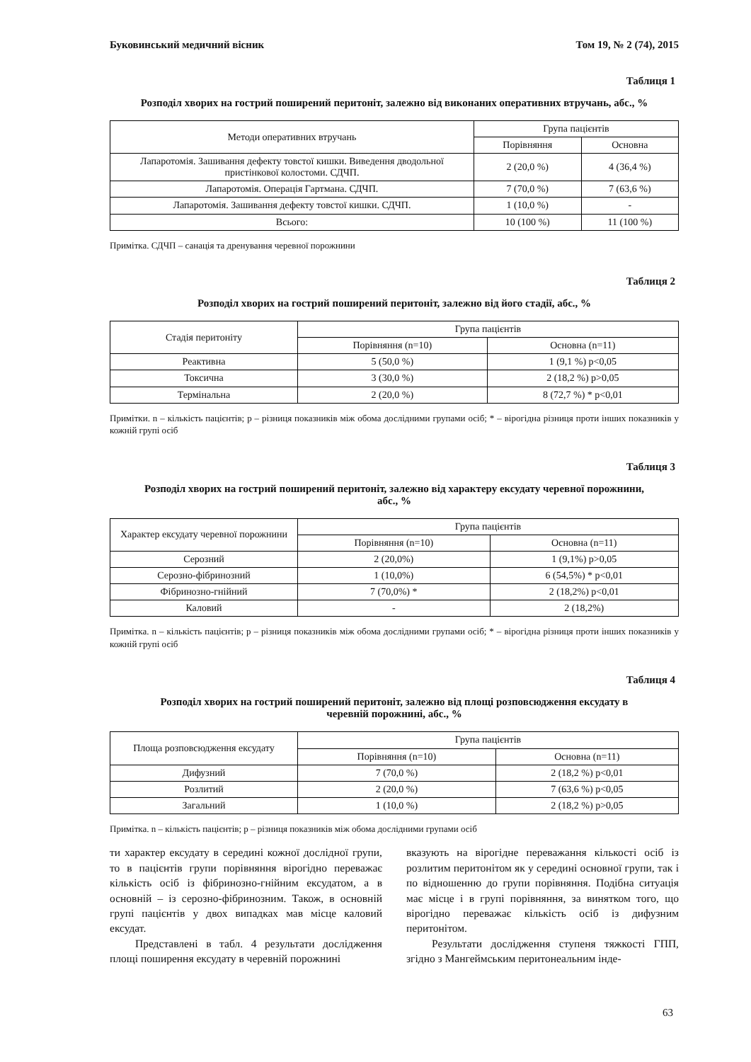Буковинський медичний вісник Том 19, № 2 (74), 2015
Таблиця 1
Розподіл хворих на гострий поширений перитоніт, залежно від виконаних оперативних втручань, абс., %
| Методи оперативних втручань | Група пацієнтів | |
| --- | --- | --- |
| | Порівняння | Основна |
| Лапаротомія. Зашивання дефекту товстої кишки. Виведення дводольної пристінкової колостоми. СДЧП. | 2 (20,0 %) | 4 (36,4 %) |
| Лапаротомія. Операція Гартмана. СДЧП. | 7 (70,0 %) | 7 (63,6 %) |
| Лапаротомія. Зашивання дефекту товстої кишки. СДЧП. | 1 (10,0 %) | - |
| Всього: | 10 (100 %) | 11 (100 %) |
Примітка. СДЧП – санація та дренування черевної порожнини
Таблиця 2
Розподіл хворих на гострий поширений перитоніт, залежно від його стадії, абс., %
| Стадія перитоніту | Група пацієнтів | |
| --- | --- | --- |
| | Порівняння (n=10) | Основна (n=11) |
| Реактивна | 5 (50,0 %) | 1 (9,1 %) p<0,05 |
| Токсична | 3 (30,0 %) | 2 (18,2 %) p>0,05 |
| Термінальна | 2 (20,0 %) | 8 (72,7 %) * p<0,01 |
Примітки. n – кількість пацієнтів; p – різниця показників між обома дослідними групами осіб; * – вірогідна різниця проти інших показників у кожній групі осіб
Таблиця 3
Розподіл хворих на гострий поширений перитоніт, залежно від характеру ексудату черевної порожнини, абс., %
| Характер ексудату черевної порожнини | Група пацієнтів | |
| --- | --- | --- |
| | Порівняння (n=10) | Основна (n=11) |
| Серозний | 2 (20,0%) | 1 (9,1%) p>0,05 |
| Серозно-фібринозний | 1 (10,0%) | 6 (54,5%) * p<0,01 |
| Фібринозно-гнійний | 7 (70,0%) * | 2 (18,2%) p<0,01 |
| Каловий | - | 2 (18,2%) |
Примітка. n – кількість пацієнтів; p – різниця показників між обома дослідними групами осіб; * – вірогідна різниця проти інших показників у кожній групі осіб
Таблиця 4
Розподіл хворих на гострий поширений перитоніт, залежно від площі розповсюдження ексудату в черевній порожнині, абс., %
| Площа розповсюдження ексудату | Група пацієнтів | |
| --- | --- | --- |
| | Порівняння (n=10) | Основна (n=11) |
| Дифузний | 7 (70,0 %) | 2 (18,2 %) p<0,01 |
| Розлитий | 2 (20,0 %) | 7 (63,6 %) p<0,05 |
| Загальний | 1 (10,0 %) | 2 (18,2 %) p>0,05 |
Примітка. n – кількість пацієнтів; p – різниця показників між обома дослідними групами осіб
ти характер ексудату в середині кожної дослідної групи, то в пацієнтів групи порівняння вірогідно переважає кількість осіб із фібринозно-гнійним ексудатом, а в основній – із серозно-фібринозним. Також, в основній групі пацієнтів у двох випадках мав місце каловий ексудат.
Представлені в табл. 4 результати дослідження площі поширення ексудату в черевній порожнині
вказують на вірогідне переважання кількості осіб із розлитим перитонітом як у середині основної групи, так і по відношенню до групи порівняння. Подібна ситуація має місце і в групі порівняння, за винятком того, що вірогідно переважає кількість осіб із дифузним перитонітом.
Результати дослідження ступеня тяжкості ГПП, згідно з Мангеймським перитонеальним інде-
63